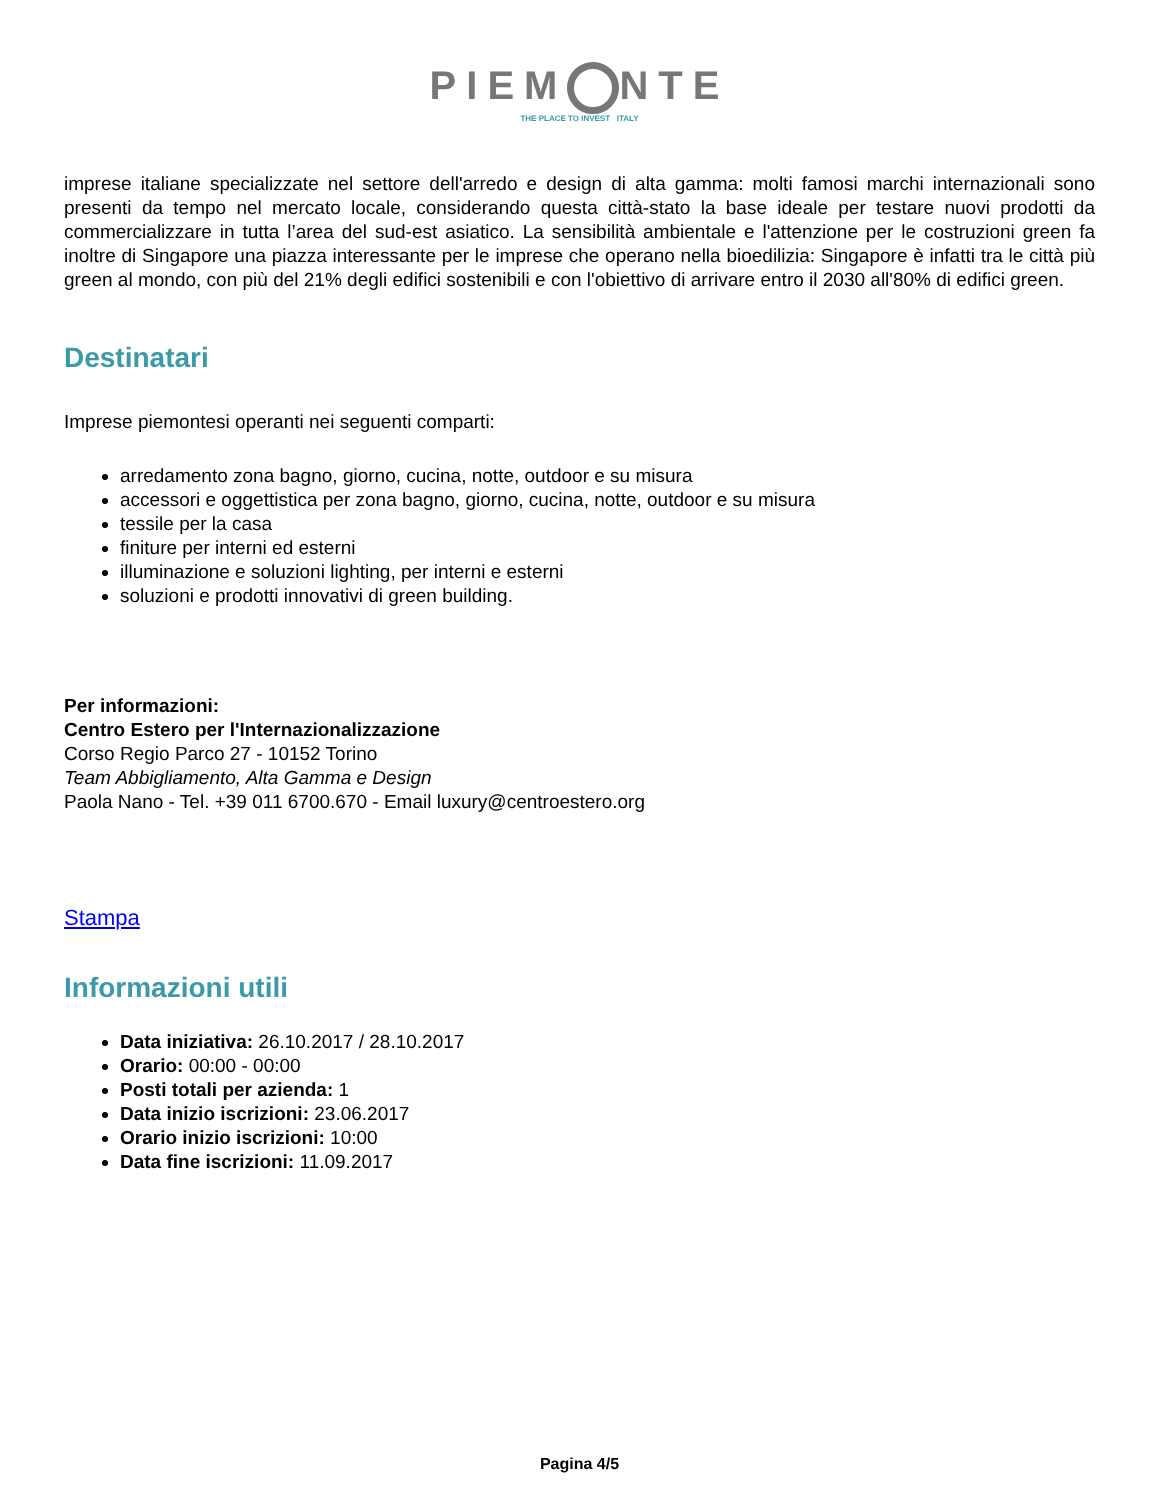PIEM NTE
THE PLACE TO INVEST ITALY
imprese italiane specializzate nel settore dell'arredo e design di alta gamma: molti famosi marchi internazionali sono presenti da tempo nel mercato locale, considerando questa città-stato la base ideale per testare nuovi prodotti da commercializzare in tutta l’area del sud-est asiatico. La sensibilità ambientale e l'attenzione per le costruzioni green fa inoltre di Singapore una piazza interessante per le imprese che operano nella bioedilizia: Singapore è infatti tra le città più green al mondo, con più del 21% degli edifici sostenibili e con l'obiettivo di arrivare entro il 2030 all'80% di edifici green.
Destinatari
Imprese piemontesi operanti nei seguenti comparti:
arredamento zona bagno, giorno, cucina, notte, outdoor e su misura
accessori e oggettistica per zona bagno, giorno, cucina, notte, outdoor e su misura
tessile per la casa
finiture per interni ed esterni
illuminazione e soluzioni lighting, per interni e esterni
soluzioni e prodotti innovativi di green building.
Per informazioni:
Centro Estero per l'Internazionalizzazione
Corso Regio Parco 27 - 10152 Torino
Team Abbigliamento, Alta Gamma e Design
Paola Nano - Tel. +39 011 6700.670 - Email luxury@centroestero.org
Stampa
Informazioni utili
Data iniziativa: 26.10.2017 / 28.10.2017
Orario: 00:00 - 00:00
Posti totali per azienda: 1
Data inizio iscrizioni: 23.06.2017
Orario inizio iscrizioni: 10:00
Data fine iscrizioni: 11.09.2017
Pagina 4/5